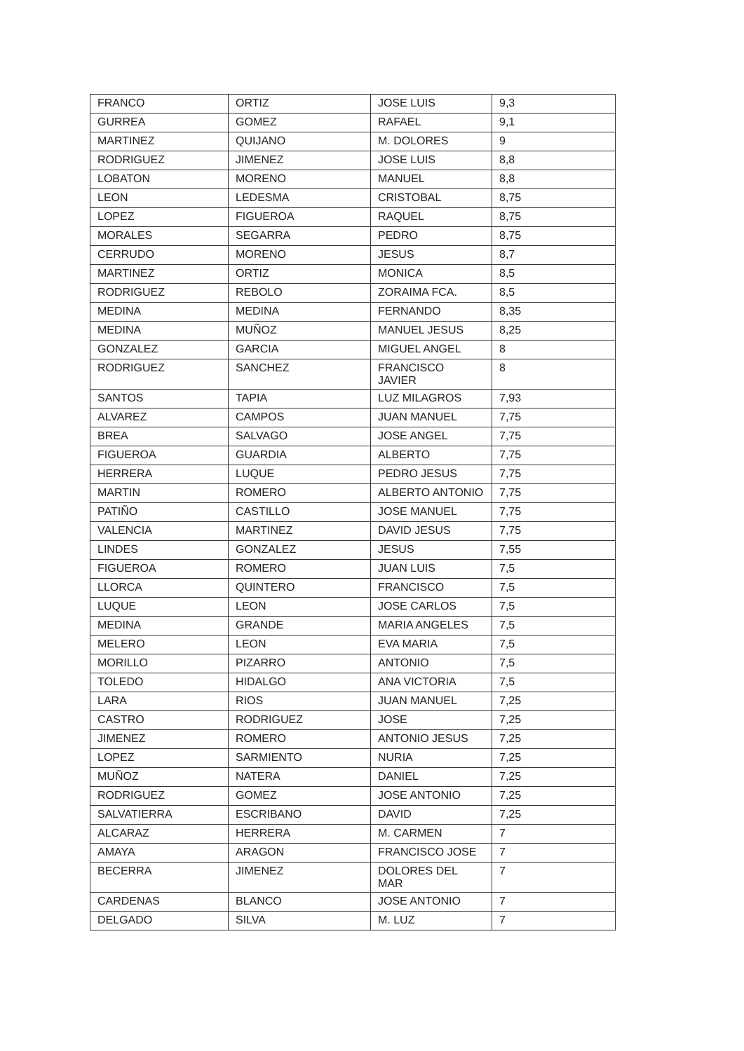| FRANCO | ORTIZ | JOSE LUIS | 9,3 |
| GURREA | GOMEZ | RAFAEL | 9,1 |
| MARTINEZ | QUIJANO | M. DOLORES | 9 |
| RODRIGUEZ | JIMENEZ | JOSE LUIS | 8,8 |
| LOBATON | MORENO | MANUEL | 8,8 |
| LEON | LEDESMA | CRISTOBAL | 8,75 |
| LOPEZ | FIGUEROA | RAQUEL | 8,75 |
| MORALES | SEGARRA | PEDRO | 8,75 |
| CERRUDO | MORENO | JESUS | 8,7 |
| MARTINEZ | ORTIZ | MONICA | 8,5 |
| RODRIGUEZ | REBOLO | ZORAIMA FCA. | 8,5 |
| MEDINA | MEDINA | FERNANDO | 8,35 |
| MEDINA | MUÑOZ | MANUEL JESUS | 8,25 |
| GONZALEZ | GARCIA | MIGUEL ANGEL | 8 |
| RODRIGUEZ | SANCHEZ | FRANCISCO JAVIER | 8 |
| SANTOS | TAPIA | LUZ MILAGROS | 7,93 |
| ALVAREZ | CAMPOS | JUAN MANUEL | 7,75 |
| BREA | SALVAGO | JOSE ANGEL | 7,75 |
| FIGUEROA | GUARDIA | ALBERTO | 7,75 |
| HERRERA | LUQUE | PEDRO JESUS | 7,75 |
| MARTIN | ROMERO | ALBERTO ANTONIO | 7,75 |
| PATIÑO | CASTILLO | JOSE MANUEL | 7,75 |
| VALENCIA | MARTINEZ | DAVID JESUS | 7,75 |
| LINDES | GONZALEZ | JESUS | 7,55 |
| FIGUEROA | ROMERO | JUAN LUIS | 7,5 |
| LLORCA | QUINTERO | FRANCISCO | 7,5 |
| LUQUE | LEON | JOSE CARLOS | 7,5 |
| MEDINA | GRANDE | MARIA ANGELES | 7,5 |
| MELERO | LEON | EVA MARIA | 7,5 |
| MORILLO | PIZARRO | ANTONIO | 7,5 |
| TOLEDO | HIDALGO | ANA VICTORIA | 7,5 |
| LARA | RIOS | JUAN MANUEL | 7,25 |
| CASTRO | RODRIGUEZ | JOSE | 7,25 |
| JIMENEZ | ROMERO | ANTONIO JESUS | 7,25 |
| LOPEZ | SARMIENTO | NURIA | 7,25 |
| MUÑOZ | NATERA | DANIEL | 7,25 |
| RODRIGUEZ | GOMEZ | JOSE ANTONIO | 7,25 |
| SALVATIERRA | ESCRIBANO | DAVID | 7,25 |
| ALCARAZ | HERRERA | M. CARMEN | 7 |
| AMAYA | ARAGON | FRANCISCO JOSE | 7 |
| BECERRA | JIMENEZ | DOLORES DEL MAR | 7 |
| CARDENAS | BLANCO | JOSE ANTONIO | 7 |
| DELGADO | SILVA | M. LUZ | 7 |